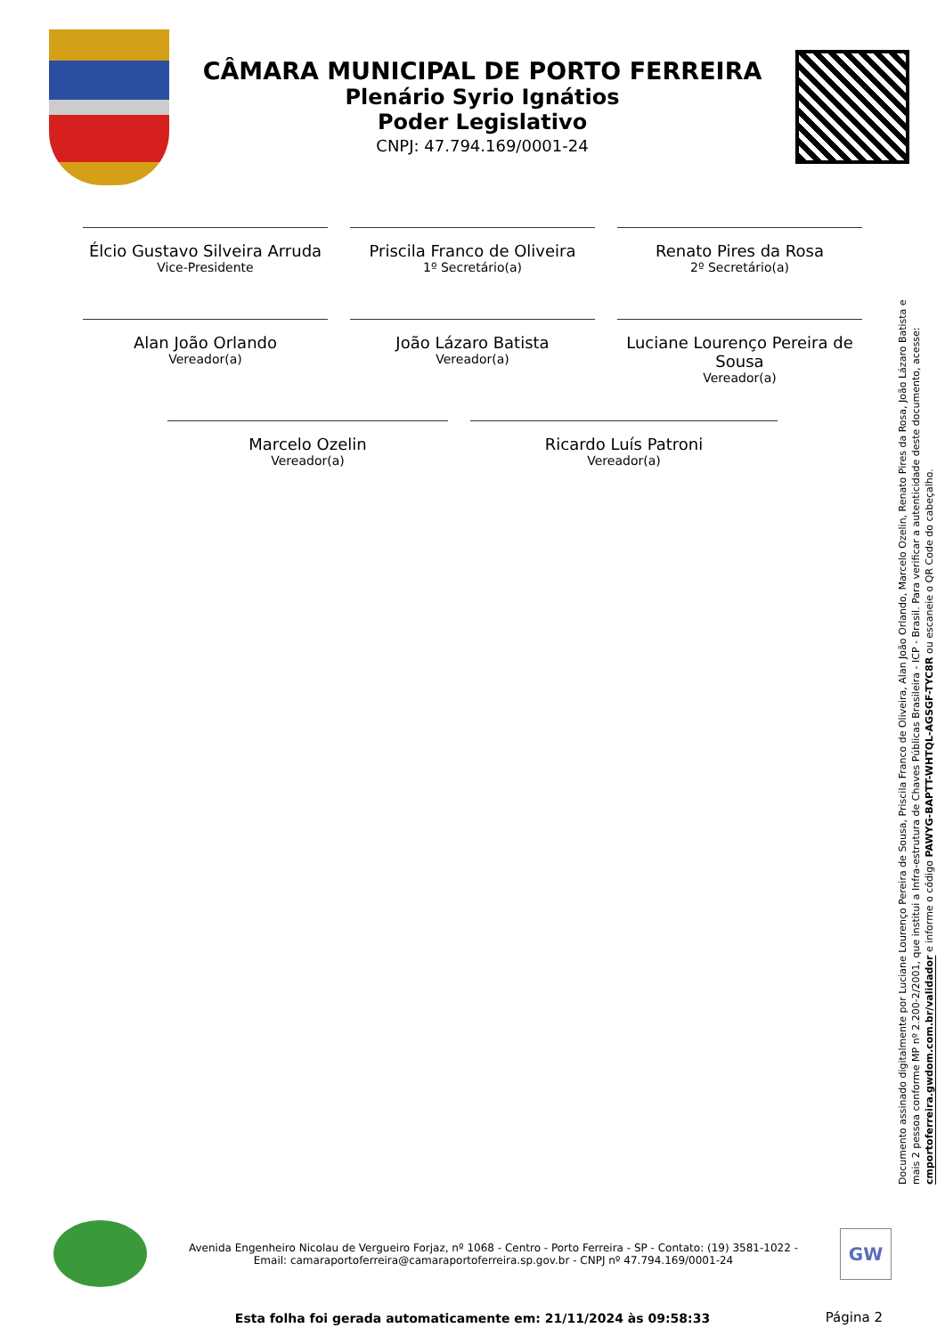CÂMARA MUNICIPAL DE PORTO FERREIRA
Plenário Syrio Ignátios
Poder Legislativo
CNPJ: 47.794.169/0001-24
Élcio Gustavo Silveira Arruda
Vice-Presidente
Priscila Franco de Oliveira
1º Secretário(a)
Renato Pires da Rosa
2º Secretário(a)
Alan João Orlando
Vereador(a)
João Lázaro Batista
Vereador(a)
Luciane Lourenço Pereira de Sousa
Vereador(a)
Marcelo Ozelin
Vereador(a)
Ricardo Luís Patroni
Vereador(a)
Documento assinado digitalmente por Luciane Lourenço Pereira de Sousa, Priscila Franco de Oliveira, Alan João Orlando, Marcelo Ozelin, Renato Pires da Rosa, João Lázaro Batista e mais 2 pessoa conforme MP nº 2.200-2/2001, que institui a Infra-estrutura de Chaves Públicas Brasileira - ICP - Brasil. Para verificar a autenticidade deste documento, acesse: cmportoferreira.gwdom.com.br/validador e informe o código PAWYG-BAPTT-WHTQL-AGSGF-TYC8R ou escaneie o QR Code do cabeçalho.
Avenida Engenheiro Nicolau de Vergueiro Forjaz, nº 1068 - Centro - Porto Ferreira - SP - Contato: (19) 3581-1022 -
Email: camaraportoferreira@camaraportoferreira.sp.gov.br - CNPJ nº 47.794.169/0001-24
GW
Esta folha foi gerada automaticamente em: 21/11/2024 às 09:58:33
Página 2